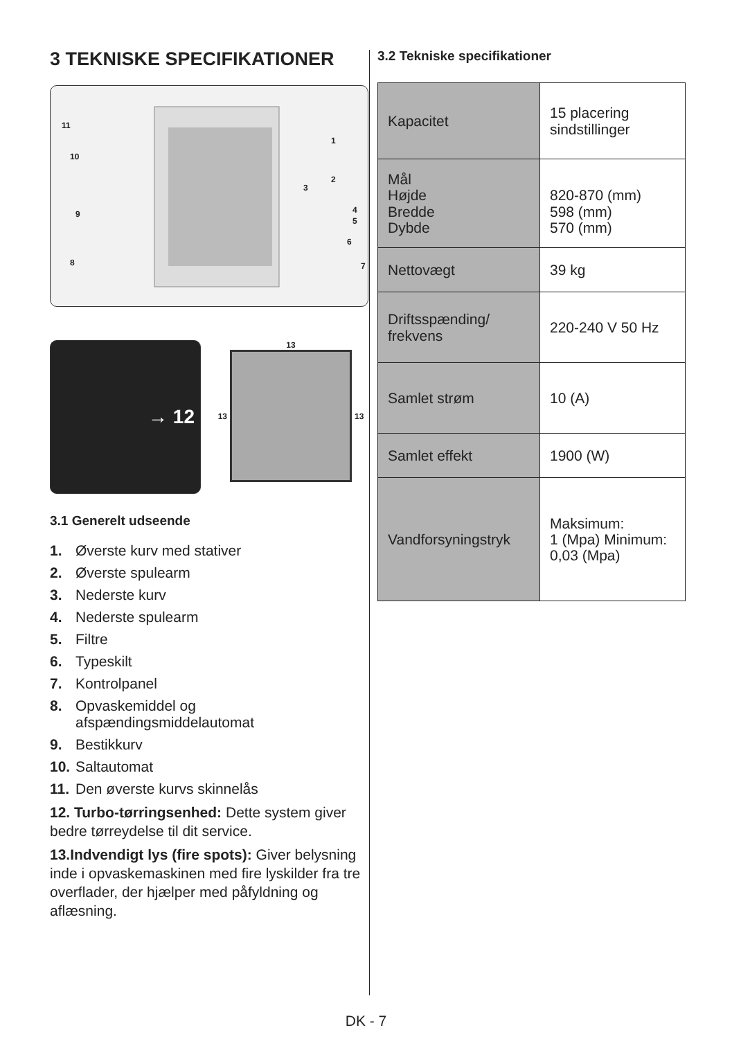3 TEKNISKE SPECIFIKATIONER
11
10
9
8
1
2
3
4
5
6
7
→ 12
13
13 13
3.1 Generelt udseende
1. Øverste kurv med stativer
2. Øverste spulearm
3. Nederste kurv
4. Nederste spulearm
5. Filtre
6. Typeskilt
7. Kontrolpanel
8. Opvaskemiddel og
afspændingsmiddelautomat
9. Bestikkurv
10. Saltautomat
11. Den øverste kurvs skinnelås
12. Turbo-tørringsenhed: Dette system giver bedre tørreydelse til dit service.
13.Indvendigt lys (fire spots): Giver belysning inde i opvaskemaskinen med fire lyskilder fra tre overflader, der hjælper med påfyldning og aflæsning.
3.2 Tekniske specifikationer
| Kapacitet | 15 placering sindstillinger |
| Mål Højde Bredde Dybde | 820-870 (mm) 598 (mm) 570 (mm) |
| Nettovægt | 39 kg |
| Driftsspænding/ frekvens | 220-240 V 50 Hz |
| Samlet strøm | 10 (A) |
| Samlet effekt | 1900 (W) |
| Vandforsyningstryk | Maksimum: 1 (Mpa) Minimum: 0,03 (Mpa) |
DK - 7